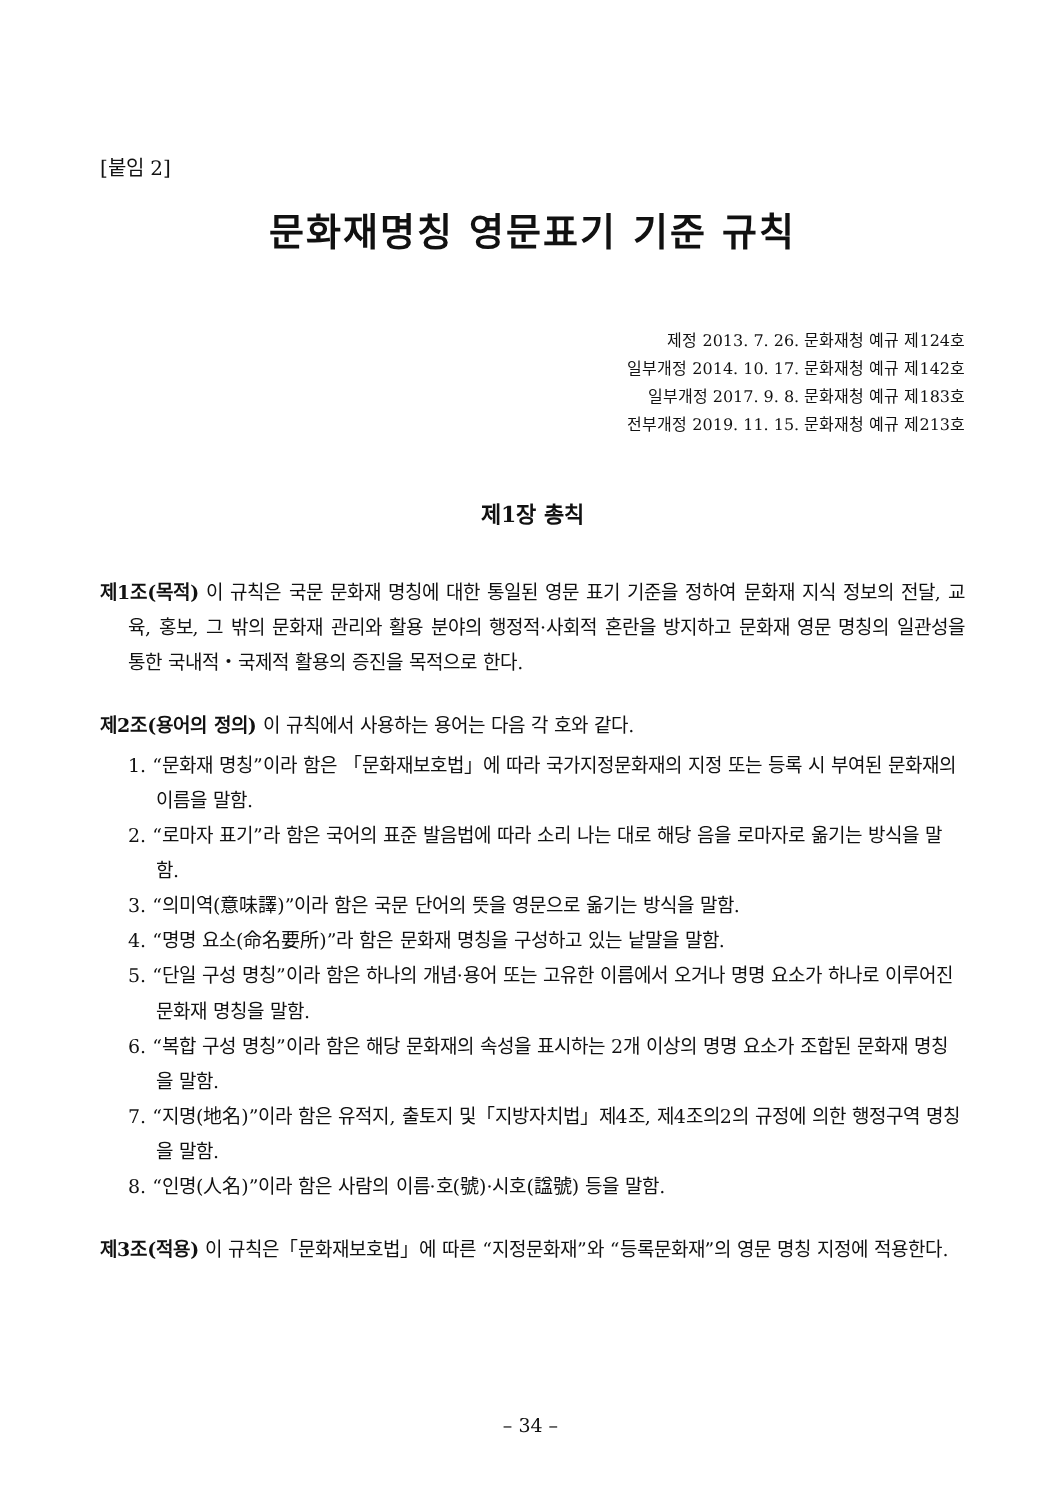[붙임 2]
문화재명칭 영문표기 기준 규칙
제정 2013. 7. 26. 문화재청 예규 제124호
일부개정 2014. 10. 17. 문화재청 예규 제142호
일부개정 2017. 9. 8. 문화재청 예규 제183호
전부개정 2019. 11. 15. 문화재청 예규 제213호
제1장 총칙
제1조(목적) 이 규칙은 국문 문화재 명칭에 대한 통일된 영문 표기 기준을 정하여 문화재 지식 정보의 전달, 교육, 홍보, 그 밖의 문화재 관리와 활용 분야의 행정적·사회적 혼란을 방지하고 문화재 영문 명칭의 일관성을 통한 국내적・국제적 활용의 증진을 목적으로 한다.
제2조(용어의 정의) 이 규칙에서 사용하는 용어는 다음 각 호와 같다.
1. “문화재 명칭”이라 함은 「문화재보호법」에 따라 국가지정문화재의 지정 또는 등록 시 부여된 문화재의 이름을 말함.
2. “로마자 표기”라 함은 국어의 표준 발음법에 따라 소리 나는 대로 해당 음을 로마자로 옮기는 방식을 말함.
3. “의미역(意味譯)”이라 함은 국문 단어의 뜻을 영문으로 옮기는 방식을 말함.
4. “명명 요소(命名要所)”라 함은 문화재 명칭을 구성하고 있는 낱말을 말함.
5. “단일 구성 명칭”이라 함은 하나의 개념·용어 또는 고유한 이름에서 오거나 명명 요소가 하나로 이루어진 문화재 명칭을 말함.
6. “복합 구성 명칭”이라 함은 해당 문화재의 속성을 표시하는 2개 이상의 명명 요소가 조합된 문화재 명칭을 말함.
7. “지명(地名)”이라 함은 유적지, 출토지 및「지방자치법」제4조, 제4조의2의 규정에 의한 행정구역 명칭을 말함.
8. “인명(人名)”이라 함은 사람의 이름·호(號)·시호(諡號) 등을 말함.
제3조(적용) 이 규칙은「문화재보호법」에 따른 “지정문화재”와 “등록문화재”의 영문 명칭 지정에 적용한다.
– 34 –